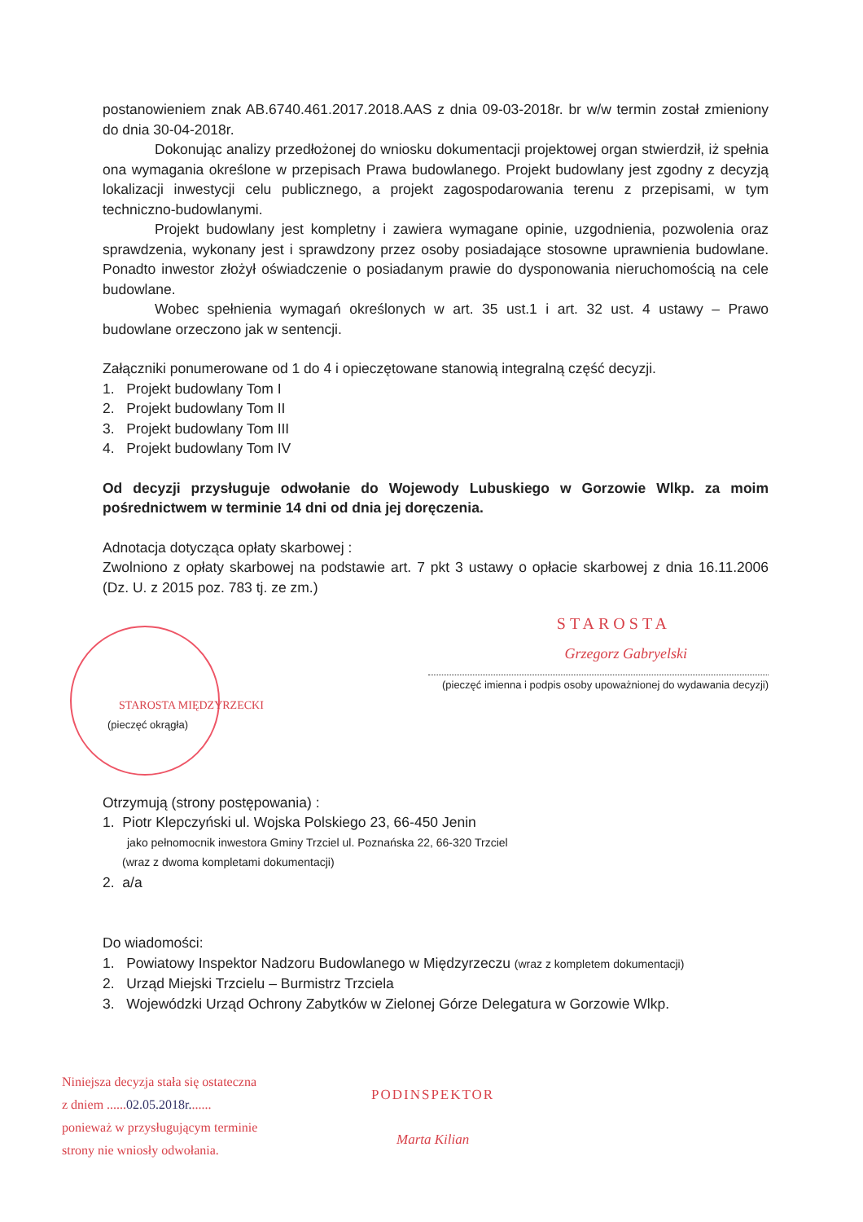postanowieniem znak AB.6740.461.2017.2018.AAS z dnia 09-03-2018r. br w/w termin został zmieniony do dnia 30-04-2018r.
Dokonując analizy przedłożonej do wniosku dokumentacji projektowej organ stwierdził, iż spełnia ona wymagania określone w przepisach Prawa budowlanego. Projekt budowlany jest zgodny z decyzją lokalizacji inwestycji celu publicznego, a projekt zagospodarowania terenu z przepisami, w tym techniczno-budowlanymi.
Projekt budowlany jest kompletny i zawiera wymagane opinie, uzgodnienia, pozwolenia oraz sprawdzenia, wykonany jest i sprawdzony przez osoby posiadające stosowne uprawnienia budowlane. Ponadto inwestor złożył oświadczenie o posiadanym prawie do dysponowania nieruchomością na cele budowlane.
Wobec spełnienia wymagań określonych w art. 35 ust.1 i art. 32 ust. 4 ustawy – Prawo budowlane orzeczono jak w sentencji.
Załączniki ponumerowane od 1 do 4 i opieczętowane stanowią integralną część decyzji.
1. Projekt budowlany Tom I
2. Projekt budowlany Tom II
3. Projekt budowlany Tom III
4. Projekt budowlany Tom IV
Od decyzji przysługuje odwołanie do Wojewody Lubuskiego w Gorzowie Wlkp. za moim pośrednictwem w terminie 14 dni od dnia jej doręczenia.
Adnotacja dotycząca opłaty skarbowej :
Zwolniono z opłaty skarbowej na podstawie art. 7 pkt 3 ustawy o opłacie skarbowej z dnia 16.11.2006 (Dz. U. z 2015 poz. 783 tj. ze zm.)
STAROSTA
Grzegorz Gabryelski
(pieczęć imienna i podpis osoby upoważnionej do wydawania decyzji)
STAROSTA MIĘDZYRZECKI
(pieczęć okrągła)
Otrzymują (strony postępowania) :
1. Piotr Klepczyński ul. Wojska Polskiego 23, 66-450 Jenin
jako pełnomocnik inwestora Gminy Trzciel ul. Poznańska 22, 66-320 Trzciel
(wraz z dwoma kompletami dokumentacji)
2. a/a
Do wiadomości:
1. Powiatowy Inspektor Nadzoru Budowlanego w Międzyrzeczu (wraz z kompletem dokumentacji)
2. Urząd Miejski Trzcielu – Burmistrz Trzciela
3. Wojewódzki Urząd Ochrony Zabytków w Zielonej Górze Delegatura w Gorzowie Wlkp.
Niniejsza decyzja stała się ostateczna
z dniem ......02.05.2018r.......
ponieważ w przysługującym terminie
strony nie wniosły odwołania.
PODINSPEKTOR
Marta Kilian